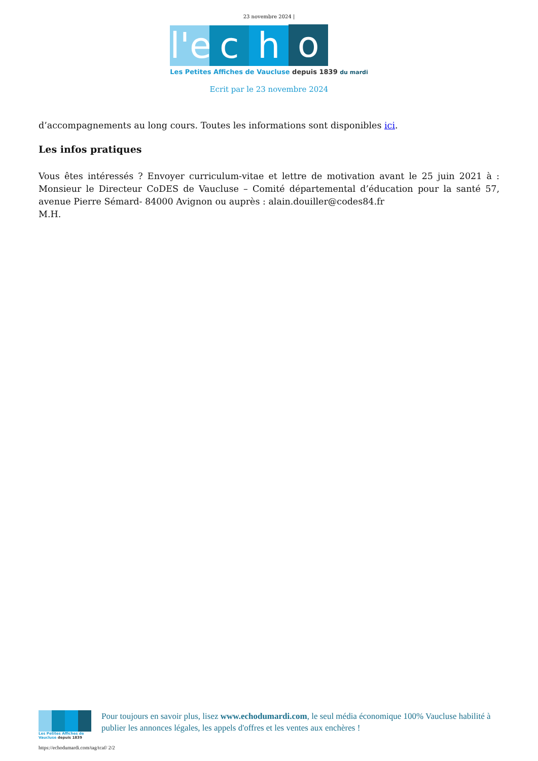23 novembre 2024 |
l'e
c
h
o
Les Petites Affiches de Vaucluse depuis 1839 du mardi
Ecrit par le 23 novembre 2024
d’accompagnements au long cours. Toutes les informations sont disponibles ici.
Les infos pratiques
Vous êtes intéressés ? Envoyer curriculum-vitae et lettre de motivation avant le 25 juin 2021 à : Monsieur le Directeur CoDES de Vaucluse – Comité départemental d’éducation pour la santé 57, avenue Pierre Sémard- 84000 Avignon ou auprès : alain.douiller@codes84.fr
M.H.
Les Petites Affiches de Vaucluse depuis 1839
Pour toujours en savoir plus, lisez www.echodumardi.com, le seul média économique 100% Vaucluse habilité à publier les annonces légales, les appels d'offres et les ventes aux enchères !
https://echodumardi.com/tag/tcaf/ 2/2